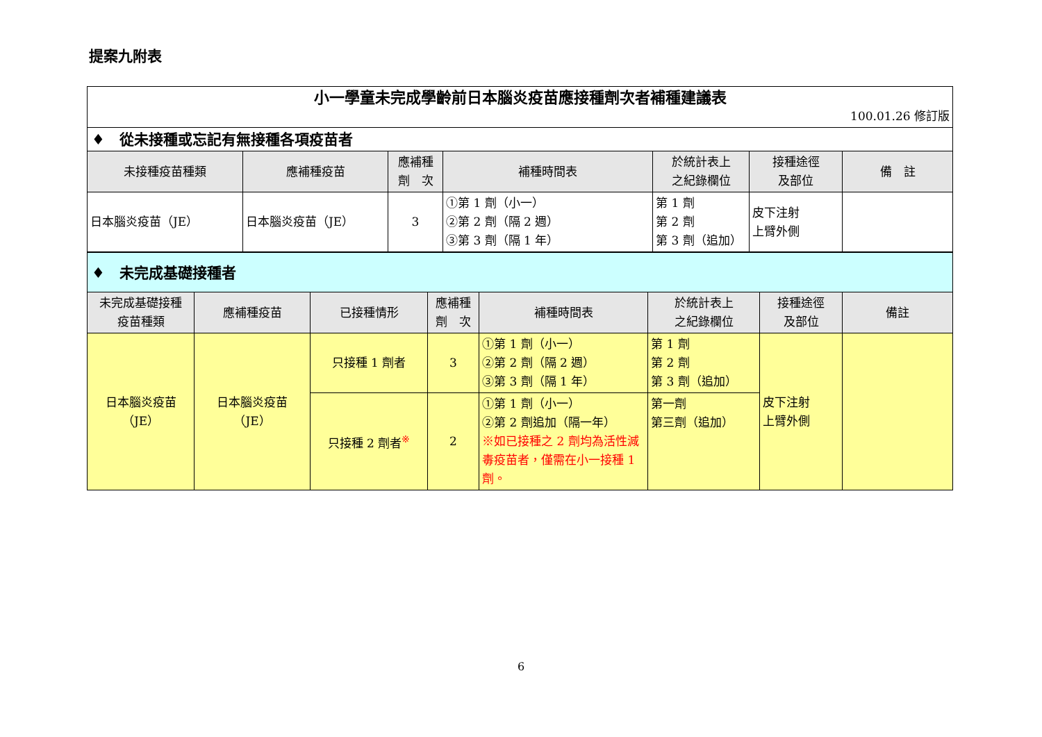提案九附表
| 小一學童未完成學齡前日本腦炎疫苗應接種劑次者補種建議表 100.01.26 修訂版 | | | | | | |
| ♦ 從未接種或忘記有無接種各項疫苗者 | | | | | | |
| 未接種疫苗種類 | 應補種疫苗 | 應補種 劑 次 | 補種時間表 | 於統計表上 之紀錄欄位 | 接種途徑 及部位 | 備 註 |
| 日本腦炎疫苗（JE） | 日本腦炎疫苗（JE） | 3 | ①第 1 劑（小一） ②第 2 劑（隔 2 週） ③第 3 劑（隔 1 年） | 第 1 劑 第 2 劑 第 3 劑（追加） | 皮下注射 上臂外側 | |
| ♦ 未完成基礎接種者 | | | | | | | |
| 未完成基礎接種 疫苗種類 | 應補種疫苗 | 已接種情形 | 應補種 劑 次 | 補種時間表 | 於統計表上 之紀錄欄位 | 接種途徑 及部位 | 備註 |
| 日本腦炎疫苗 （JE） | 日本腦炎疫苗 （JE） | 只接種 1 劑者 | 3 | ①第 1 劑（小一） ②第 2 劑（隔 2 週） ③第 3 劑（隔 1 年） | 第 1 劑 第 2 劑 第 3 劑（追加） | 皮下注射 上臂外側 | |
| | | 只接種 2 劑者<sup>※</sup> | 2 | ①第 1 劑（小一） ②第 2 劑追加（隔一年） ※如已接種之 2 劑均為活性減毒疫苗者，僅需在小一接種 1 劑。 | 第一劑 第三劑（追加） | | |
6